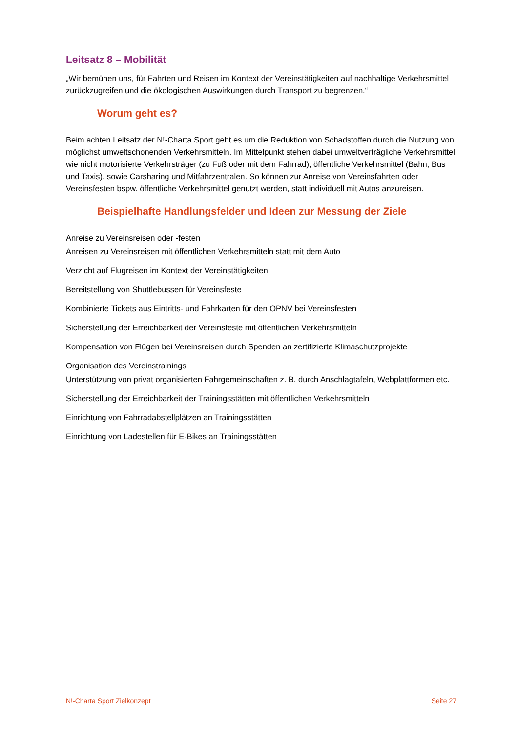Leitsatz 8 – Mobilität
„Wir bemühen uns, für Fahrten und Reisen im Kontext der Vereinstätigkeiten auf nachhaltige Verkehrsmittel zurückzugreifen und die ökologischen Auswirkungen durch Transport zu begrenzen.“
Worum geht es?
Beim achten Leitsatz der N!-Charta Sport geht es um die Reduktion von Schadstoffen durch die Nutzung von möglichst umweltschonenden Verkehrsmitteln. Im Mittelpunkt stehen dabei umweltverträgliche Verkehrsmittel wie nicht motorisierte Verkehrsträger (zu Fuß oder mit dem Fahrrad), öffentliche Verkehrsmittel (Bahn, Bus und Taxis), sowie Carsharing und Mitfahrzentralen. So können zur Anreise von Vereinsfahrten oder Vereinsfesten bspw. öffentliche Verkehrsmittel genutzt werden, statt individuell mit Autos anzureisen.
Beispielhafte Handlungsfelder und Ideen zur Messung der Ziele
Anreise zu Vereinsreisen oder -festen
Anreisen zu Vereinsreisen mit öffentlichen Verkehrsmitteln statt mit dem Auto
Verzicht auf Flugreisen im Kontext der Vereinstätigkeiten
Bereitstellung von Shuttlebussen für Vereinsfeste
Kombinierte Tickets aus Eintritts- und Fahrkarten für den ÖPNV bei Vereinsfesten
Sicherstellung der Erreichbarkeit der Vereinsfeste mit öffentlichen Verkehrsmitteln
Kompensation von Flügen bei Vereinsreisen durch Spenden an zertifizierte Klimaschutzprojekte
Organisation des Vereinstrainings
Unterstützung von privat organisierten Fahrgemeinschaften z. B. durch Anschlagtafeln, Webplattformen etc.
Sicherstellung der Erreichbarkeit der Trainingsstätten mit öffentlichen Verkehrsmitteln
Einrichtung von Fahrradabstellplätzen an Trainingsstätten
Einrichtung von Ladestellen für E-Bikes an Trainingsstätten
N!-Charta Sport Zielkonzept Seite 27